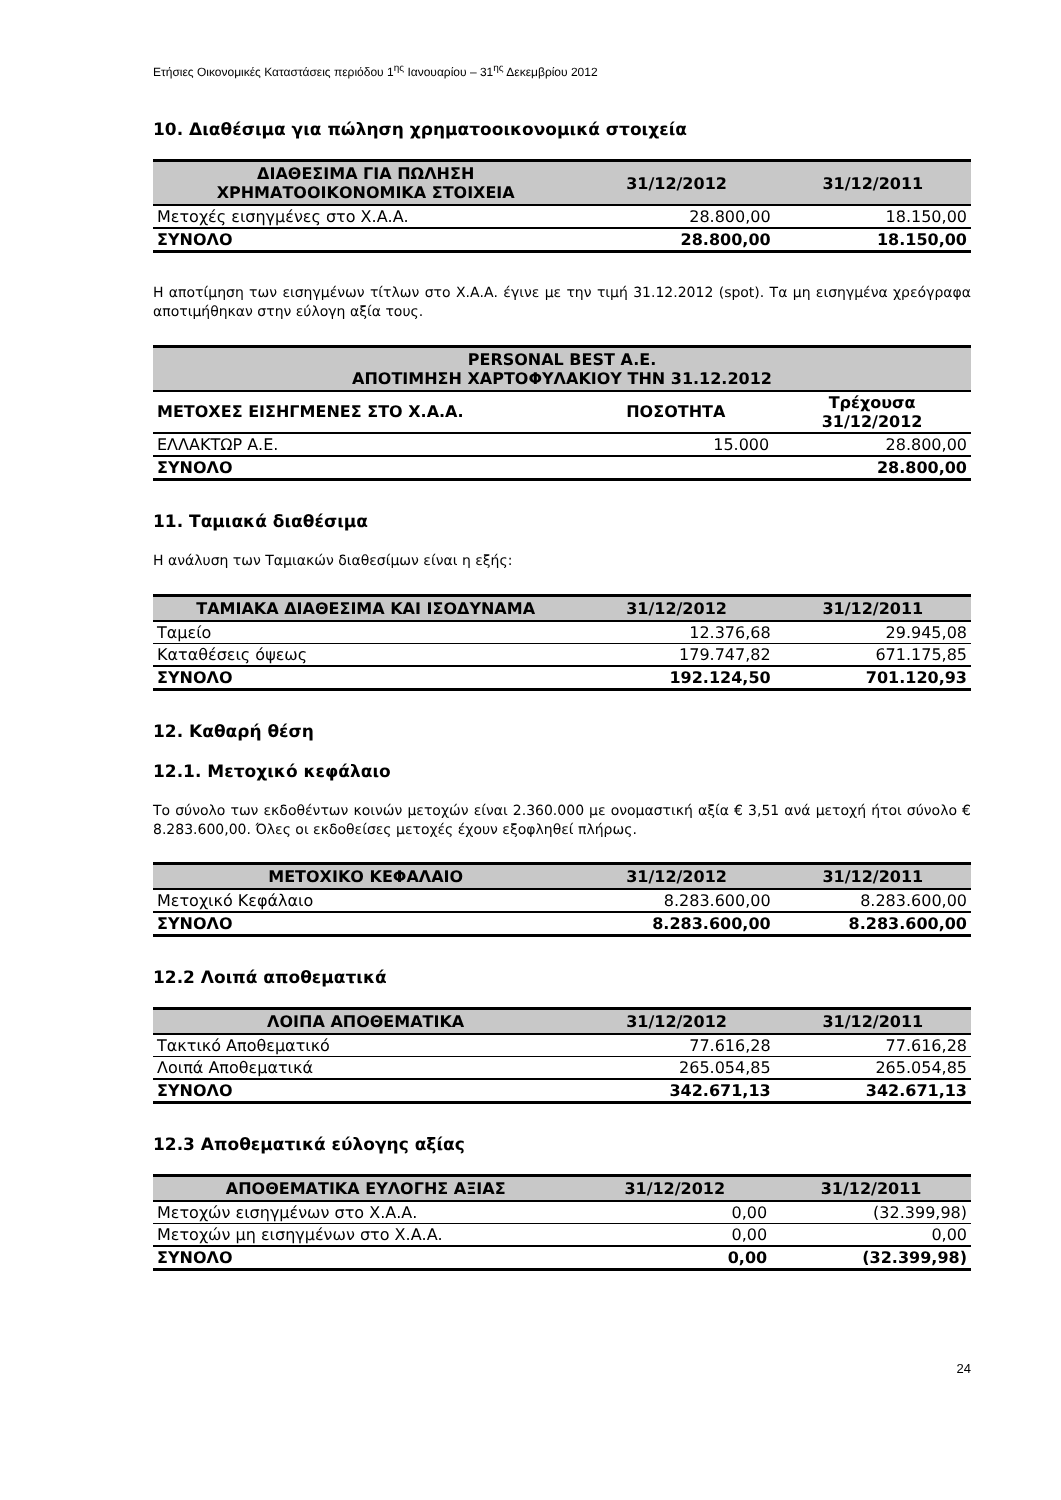Ετήσιες Οικονομικές Καταστάσεις περιόδου 1<sup>ης</sup> Ιανουαρίου – 31<sup>ης</sup> Δεκεμβρίου 2012
10. Διαθέσιμα για πώληση χρηματοοικονομικά στοιχεία
| ΔΙΑΘΕΣΙΜΑ ΓΙΑ ΠΩΛΗΣΗ ΧΡΗΜΑΤΟΟΙΚΟΝΟΜΙΚΑ ΣΤΟΙΧΕΙΑ | 31/12/2012 | 31/12/2011 |
| --- | --- | --- |
| Μετοχές εισηγμένες στο Χ.Α.Α. | 28.800,00 | 18.150,00 |
| ΣΥΝΟΛΟ | 28.800,00 | 18.150,00 |
Η αποτίμηση των εισηγμένων τίτλων στο Χ.Α.Α. έγινε με την τιμή 31.12.2012 (spot). Τα μη εισηγμένα χρεόγραφα αποτιμήθηκαν στην εύλογη αξία τους.
| PERSONAL BEST A.E. ΑΠΟΤΙΜΗΣΗ ΧΑΡΤΟΦΥΛΑΚΙΟΥ ΤΗΝ 31.12.2012 | | |
| --- | --- | --- |
| ΜΕΤΟΧΕΣ ΕΙΣΗΓΜΕΝΕΣ ΣΤΟ Χ.Α.Α. | ΠΟΣΟΤΗΤΑ | Τρέχουσα 31/12/2012 |
| ΕΛΛΑΚΤΩΡ Α.Ε. | 15.000 | 28.800,00 |
| ΣΥΝΟΛΟ | | 28.800,00 |
11. Ταμιακά διαθέσιμα
Η ανάλυση των Ταμιακών διαθεσίμων είναι η εξής:
| ΤΑΜΙΑΚΑ ΔΙΑΘΕΣΙΜΑ ΚΑΙ ΙΣΟΔΥΝΑΜΑ | 31/12/2012 | 31/12/2011 |
| --- | --- | --- |
| Ταμείο | 12.376,68 | 29.945,08 |
| Καταθέσεις όψεως | 179.747,82 | 671.175,85 |
| ΣΥΝΟΛΟ | 192.124,50 | 701.120,93 |
12. Καθαρή θέση
12.1. Μετοχικό κεφάλαιο
Το σύνολο των εκδοθέντων κοινών μετοχών είναι 2.360.000 με ονομαστική αξία € 3,51 ανά μετοχή ήτοι σύνολο € 8.283.600,00. Όλες οι εκδοθείσες μετοχές έχουν εξοφληθεί πλήρως.
| ΜΕΤΟΧΙΚΟ ΚΕΦΑΛΑΙΟ | 31/12/2012 | 31/12/2011 |
| --- | --- | --- |
| Μετοχικό Κεφάλαιο | 8.283.600,00 | 8.283.600,00 |
| ΣΥΝΟΛΟ | 8.283.600,00 | 8.283.600,00 |
12.2 Λοιπά αποθεματικά
| ΛΟΙΠΑ ΑΠΟΘΕΜΑΤΙΚΑ | 31/12/2012 | 31/12/2011 |
| --- | --- | --- |
| Τακτικό Αποθεματικό | 77.616,28 | 77.616,28 |
| Λοιπά Αποθεματικά | 265.054,85 | 265.054,85 |
| ΣΥΝΟΛΟ | 342.671,13 | 342.671,13 |
12.3 Αποθεματικά εύλογης αξίας
| ΑΠΟΘΕΜΑΤΙΚΑ ΕΥΛΟΓΗΣ ΑΞΙΑΣ | 31/12/2012 | 31/12/2011 |
| --- | --- | --- |
| Μετοχών εισηγμένων στο Χ.Α.Α. | 0,00 | (32.399,98) |
| Μετοχών μη εισηγμένων στο Χ.Α.Α. | 0,00 | 0,00 |
| ΣΥΝΟΛΟ | 0,00 | (32.399,98) |
24